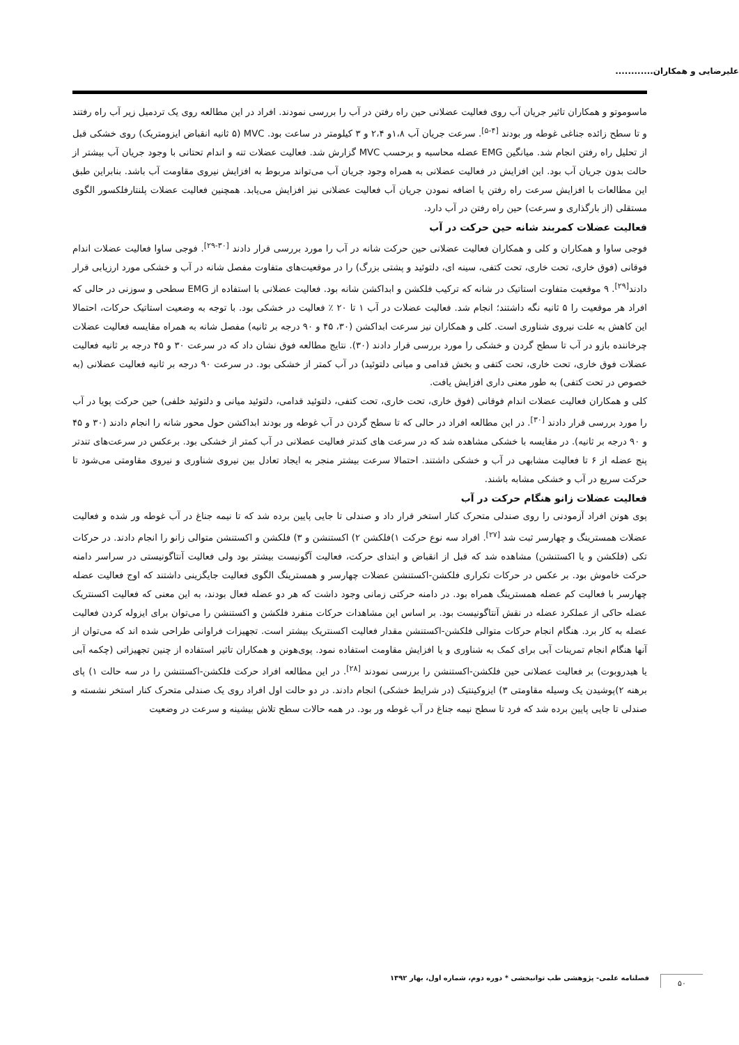علیرضایی و همکاران............
ماسوموتو و همکاران تاثیر جریان آب روی فعالیت عضلانی حین راه رفتن در آب را بررسی نمودند. افراد در این مطالعه روی یک تردمیل زیر آب راه رفتند و تا سطح زائده جناغی غوطه ور بودند <sup>[۴-۵]</sup>. سرعت جریان آب ۱،۸و ۲،۴ و ۳ کیلومتر در ساعت بود. MVC (۵ ثانیه انقباض ایزومتریک) روی خشکی قبل از تحلیل راه رفتن انجام شد. میانگین EMG عضله محاسبه و برحسب MVC گزارش شد. فعالیت عضلات تنه و اندام تحتانی با وجود جریان آب بیشتر از حالت بدون جریان آب بود. این افزایش در فعالیت عضلانی به همراه وجود جریان آب می‌تواند مربوط به افزایش نیروی مقاومت آب باشد. بنابراین طبق این مطالعات با افزایش سرعت راه رفتن یا اضافه نمودن جریان آب فعالیت عضلانی نیز افزایش می‌یابد. همچنین فعالیت عضلات پلنتارفلکسور الگوی مستقلی (از بارگذاری و سرعت) حین راه رفتن در آب دارد.
فعالیت عضلات کمربند شانه حین حرکت در آب
فوجی ساوا و همکاران و کلی و همکاران فعالیت عضلانی حین حرکت شانه در آب را مورد بررسی قرار دادند <sup>[۳۰-۲۹]</sup>. فوجی ساوا فعالیت عضلات اندام فوقانی (فوق خاری، تحت خاری، تحت کتفی، سینه ای، دلتوئید و پشتی بزرگ) را در موقعیت‌های متفاوت مفصل شانه در آب و خشکی مورد ارزیابی قرار دادند<sup>[۲۹]</sup>. ۹ موقعیت متفاوت استاتیک در شانه که ترکیب فلکشن و ابداکشن شانه بود. فعالیت عضلانی با استفاده از EMG سطحی و سوزنی در حالی که افراد هر موقعیت را ۵ ثانیه نگه داشتند؛ انجام شد. فعالیت عضلات در آب ۱ تا ۲۰ ٪ فعالیت در خشکی بود. با توجه به وضعیت استاتیک حرکات، احتمالا این کاهش به علت نیروی شناوری است. کلی و همکاران نیز سرعت ابداکشن (۳۰، ۴۵ و ۹۰ درجه بر ثانیه) مفصل شانه به همراه مقایسه فعالیت عضلات چرخاننده بازو در آب تا سطح گردن و خشکی را مورد بررسی قرار دادند (۳۰). نتایج مطالعه فوق نشان داد که در سرعت ۳۰ و ۴۵ درجه بر ثانیه فعالیت عضلات فوق خاری، تحت خاری، تحت کتفی و بخش قدامی و میانی دلتوئید) در آب کمتر از خشکی بود. در سرعت ۹۰ درجه بر ثانیه فعالیت عضلانی (به خصوص در تحت کتفی) به طور معنی داری افزایش یافت.
کلی و همکاران فعالیت عضلات اندام فوقانی (فوق خاری، تحت خاری، تحت کتفی، دلتوئید قدامی، دلتوئید میانی و دلتوئید خلفی) حین حرکت پویا در آب را مورد بررسی قرار دادند <sup>[۳۰]</sup>. در این مطالعه افراد در حالی که تا سطح گردن در آب غوطه ور بودند ابداکشن حول محور شانه را انجام دادند (۳۰ و ۴۵ و ۹۰ درجه بر ثانیه). در مقایسه با خشکی مشاهده شد که در سرعت های کندتر فعالیت عضلانی در آب کمتر از خشکی بود. برعکس در سرعت‌های تندتر پنج عضله از ۶ تا فعالیت مشابهی در آب و خشکی داشتند. احتمالا سرعت بیشتر منجر به ایجاد تعادل بین نیروی شناوری و نیروی مقاومتی می‌شود تا حرکت سریع در آب و خشکی مشابه باشند.
فعالیت عضلات زانو هنگام حرکت در آب
پوی هونن افراد آزمودنی را روی صندلی متحرک کنار استخر قرار داد و صندلی تا جایی پایین برده شد که تا نیمه جناغ در آب غوطه ور شده و فعالیت عضلات همسترینگ و چهارسر ثبت شد <sup>[۲۷]</sup>. افراد سه نوع حرکت ۱)فلکشن ۲) اکستنشن و ۳) فلکشن و اکستنشن متوالی زانو را انجام دادند. در حرکات تکی (فلکشن و یا اکستنشن) مشاهده شد که قبل از انقباض و ابتدای حرکت، فعالیت آگونیست بیشتر بود ولی فعالیت آنتاگونیستی در سراسر دامنه حرکت خاموش بود. بر عکس در حرکات تکراری فلکشن-اکستنشن عضلات چهارسر و همسترینگ الگوی فعالیت جایگزینی داشتند که اوج فعالیت عضله چهارسر با فعالیت کم عضله همسترینگ همراه بود. در دامنه حرکتی زمانی وجود داشت که هر دو عضله فعال بودند، به این معنی که فعالیت اکسنتریک عضله حاکی از عملکرد عضله در نقش آنتاگونیست بود. بر اساس این مشاهدات حرکات منفرد فلکشن و اکستنشن را می‌توان برای ایزوله کردن فعالیت عضله به کار برد. هنگام انجام حرکات متوالی فلکشن-اکستنشن مقدار فعالیت اکسنتریک بیشتر است. تجهیزات فراوانی طراحی شده اند که می‌توان از آنها هنگام انجام تمرینات آبی برای کمک به شناوری و یا افزایش مقاومت استفاده نمود. پوی‌هونن و همکاران تاثیر استفاده از چنین تجهیزاتی (چکمه آبی یا هیدروبوت) بر فعالیت عضلانی حین فلکشن-اکستنشن را بررسی نمودند <sup>[۲۸]</sup>. در این مطالعه افراد حرکت فلکشن-اکستنشن را در سه حالت ۱) پای برهنه ۲)پوشیدن یک وسیله مقاومتی ۳) ایزوکینتیک (در شرایط خشکی) انجام دادند. در دو حالت اول افراد روی یک صندلی متحرک کنار استخر نشسته و صندلی تا جایی پایین برده شد که فرد تا سطح نیمه جناغ در آب غوطه ور بود. در همه حالات سطح تلاش بیشینه و سرعت در وضعیت
فصلنامه علمی- پژوهشی طب توانبخشی * دوره دوم، شماره اول، بهار ۱۳۹۲
۵۰